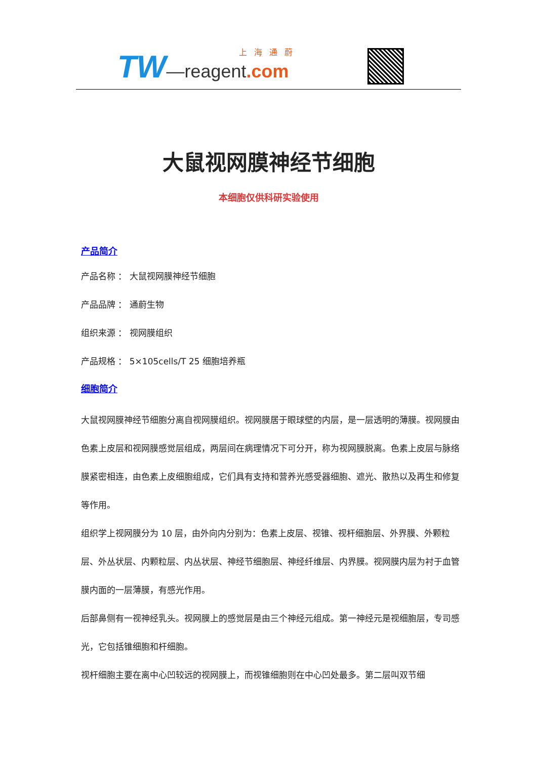TW—reagent.com 上海通蔚
大鼠视网膜神经节细胞
本细胞仅供科研实验使用
产品简介
产品名称 ： 大鼠视网膜神经节细胞
产品品牌 ： 通蔚生物
组织来源 ： 视网膜组织
产品规格 ： 5×105cells/T 25 细胞培养瓶
细胞简介
大鼠视网膜神经节细胞分离自视网膜组织。视网膜居于眼球壁的内层，是一层透明的薄膜。视网膜由色素上皮层和视网膜感觉层组成，两层间在病理情况下可分开，称为视网膜脱离。色素上皮层与脉络膜紧密相连，由色素上皮细胞组成，它们具有支持和营养光感受器细胞、遮光、散热以及再生和修复等作用。
组织学上视网膜分为 10 层，由外向内分别为：色素上皮层、视锥、视杆细胞层、外界膜、外颗粒层、外丛状层、内颗粒层、内丛状层、神经节细胞层、神经纤维层、内界膜。视网膜内层为衬于血管膜内面的一层薄膜，有感光作用。
后部鼻侧有一视神经乳头。视网膜上的感觉层是由三个神经元组成。第一神经元是视细胞层，专司感光，它包括锥细胞和杆细胞。
视杆细胞主要在离中心凹较远的视网膜上，而视锥细胞则在中心凹处最多。第二层叫双节细